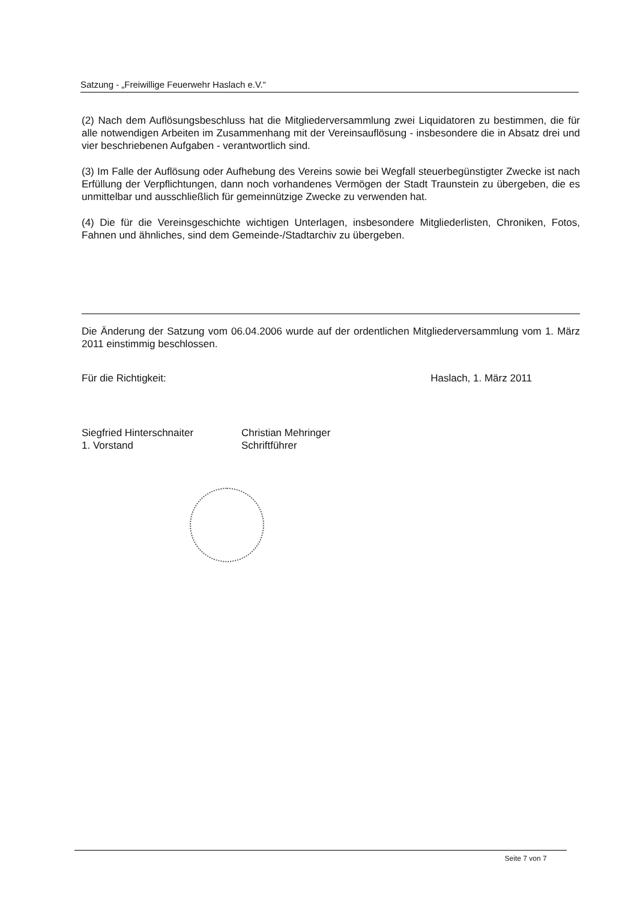Satzung - „Freiwillige Feuerwehr Haslach e.V.“
(2) Nach dem Auflösungsbeschluss hat die Mitgliederversammlung zwei Liquidatoren zu bestimmen, die für alle notwendigen Arbeiten im Zusammenhang mit der Vereinsauflösung - insbesondere die in Absatz drei und vier beschriebenen Aufgaben - verantwortlich sind.
(3) Im Falle der Auflösung oder Aufhebung des Vereins sowie bei Wegfall steuerbegünstigter Zwecke ist nach Erfüllung der Verpflichtungen, dann noch vorhandenes Vermögen der Stadt Traunstein zu übergeben, die es unmittelbar und ausschließlich für gemeinnützige Zwecke zu verwenden hat.
(4) Die für die Vereinsgeschichte wichtigen Unterlagen, insbesondere Mitgliederlisten, Chroniken, Fotos, Fahnen und ähnliches, sind dem Gemeinde-/Stadtarchiv zu übergeben.
Die Änderung der Satzung vom 06.04.2006 wurde auf der ordentlichen Mitgliederversammlung vom 1. März 2011 einstimmig beschlossen.
Für die Richtigkeit: Haslach, 1. März 2011
Siegfried Hinterschnaiter
1. Vorstand
Christian Mehringer
Schriftführer
Seite 7 von 7